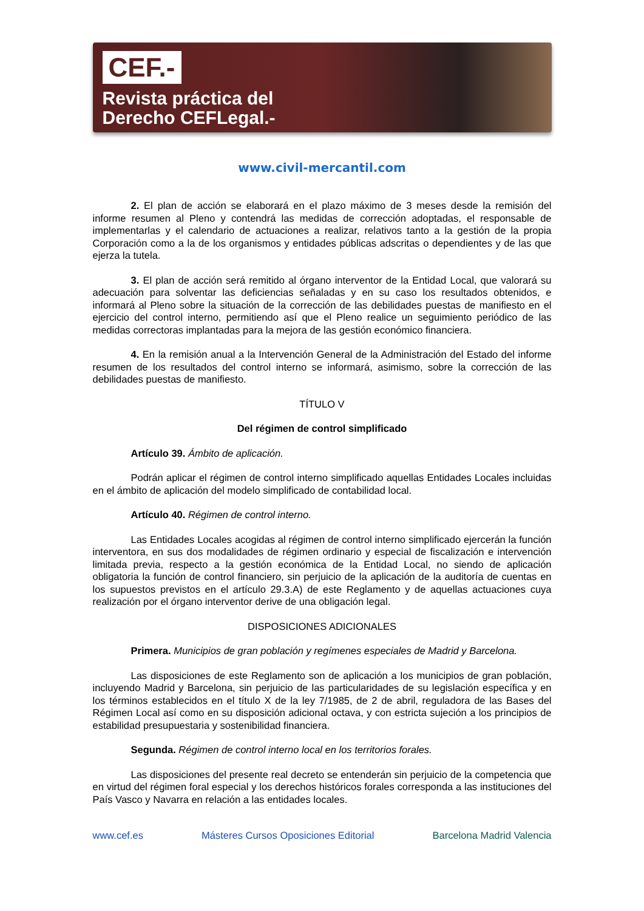CEF.-
Revista práctica del
Derecho CEFLegal.-
www.civil-mercantil.com
2. El plan de acción se elaborará en el plazo máximo de 3 meses desde la remisión del informe resumen al Pleno y contendrá las medidas de corrección adoptadas, el responsable de implementarlas y el calendario de actuaciones a realizar, relativos tanto a la gestión de la propia Corporación como a la de los organismos y entidades públicas adscritas o dependientes y de las que ejerza la tutela.
3. El plan de acción será remitido al órgano interventor de la Entidad Local, que valorará su adecuación para solventar las deficiencias señaladas y en su caso los resultados obtenidos, e informará al Pleno sobre la situación de la corrección de las debilidades puestas de manifiesto en el ejercicio del control interno, permitiendo así que el Pleno realice un seguimiento periódico de las medidas correctoras implantadas para la mejora de las gestión económico financiera.
4. En la remisión anual a la Intervención General de la Administración del Estado del informe resumen de los resultados del control interno se informará, asimismo, sobre la corrección de las debilidades puestas de manifiesto.
TÍTULO V
Del régimen de control simplificado
Artículo 39. Ámbito de aplicación.
Podrán aplicar el régimen de control interno simplificado aquellas Entidades Locales incluidas en el ámbito de aplicación del modelo simplificado de contabilidad local.
Artículo 40. Régimen de control interno.
Las Entidades Locales acogidas al régimen de control interno simplificado ejercerán la función interventora, en sus dos modalidades de régimen ordinario y especial de fiscalización e intervención limitada previa, respecto a la gestión económica de la Entidad Local, no siendo de aplicación obligatoria la función de control financiero, sin perjuicio de la aplicación de la auditoría de cuentas en los supuestos previstos en el artículo 29.3.A) de este Reglamento y de aquellas actuaciones cuya realización por el órgano interventor derive de una obligación legal.
DISPOSICIONES ADICIONALES
Primera. Municipios de gran población y regímenes especiales de Madrid y Barcelona.
Las disposiciones de este Reglamento son de aplicación a los municipios de gran población, incluyendo Madrid y Barcelona, sin perjuicio de las particularidades de su legislación específica y en los términos establecidos en el título X de la ley 7/1985, de 2 de abril, reguladora de las Bases del Régimen Local así como en su disposición adicional octava, y con estricta sujeción a los principios de estabilidad presupuestaria y sostenibilidad financiera.
Segunda. Régimen de control interno local en los territorios forales.
Las disposiciones del presente real decreto se entenderán sin perjuicio de la competencia que en virtud del régimen foral especial y los derechos históricos forales corresponda a las instituciones del País Vasco y Navarra en relación a las entidades locales.
www.cef.es Másteres Cursos Oposiciones Editorial Barcelona Madrid Valencia